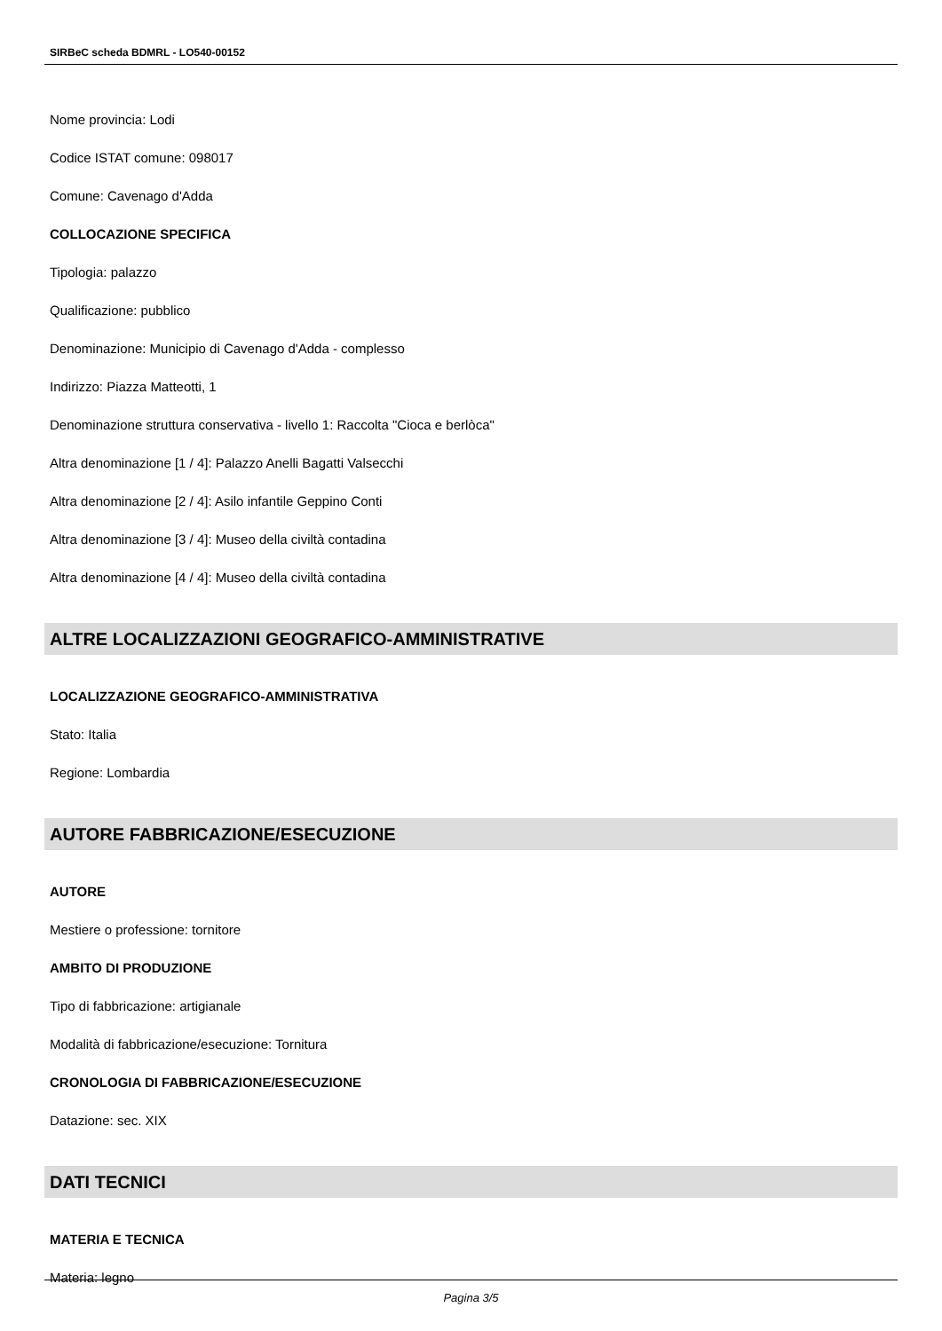SIRBeC scheda BDMRL - LO540-00152
Nome provincia: Lodi
Codice ISTAT comune: 098017
Comune: Cavenago d'Adda
COLLOCAZIONE SPECIFICA
Tipologia: palazzo
Qualificazione: pubblico
Denominazione: Municipio di Cavenago d'Adda - complesso
Indirizzo: Piazza Matteotti, 1
Denominazione struttura conservativa - livello 1: Raccolta "Cioca e berlòca"
Altra denominazione [1 / 4]: Palazzo Anelli Bagatti Valsecchi
Altra denominazione [2 / 4]: Asilo infantile Geppino Conti
Altra denominazione [3 / 4]: Museo della civiltà contadina
Altra denominazione [4 / 4]: Museo della civiltà contadina
ALTRE LOCALIZZAZIONI GEOGRAFICO-AMMINISTRATIVE
LOCALIZZAZIONE GEOGRAFICO-AMMINISTRATIVA
Stato: Italia
Regione: Lombardia
AUTORE FABBRICAZIONE/ESECUZIONE
AUTORE
Mestiere o professione: tornitore
AMBITO DI PRODUZIONE
Tipo di fabbricazione: artigianale
Modalità di fabbricazione/esecuzione: Tornitura
CRONOLOGIA DI FABBRICAZIONE/ESECUZIONE
Datazione: sec. XIX
DATI TECNICI
MATERIA E TECNICA
Materia: legno
Pagina 3/5